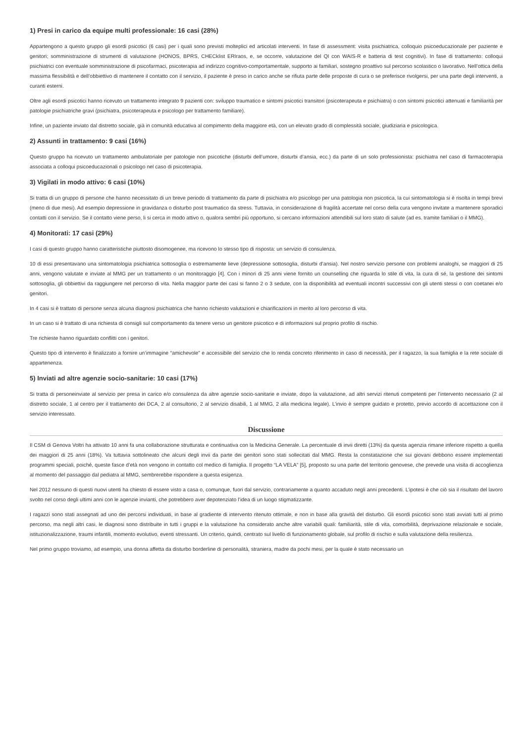1) Presi in carico da equipe multi professionale: 16 casi (28%)
Appartengono a questo gruppo gli esordi psicotici (6 casi) per i quali sono previsti molteplici ed articolati interventi. In fase di assessment: visita psichiatrica, colloquio psicoeducazionale per paziente e genitori; somministrazione di strumenti di valutazione (HONOS, BPRS, CHECklist ERIraos, e, se occorre, valutazione del QI con WAIS-R e batteria di test cognitivi). In fase di trattamento: colloqui psichiatrici con eventuale somministrazione di psicofarmaci, psicoterapia ad indirizzo cognitivo-comportamentale, supporto ai familiari, sostegno proattivo sul percorso scolastico o lavorativo. Nell’ottica della massima flessibilità e dell’obbiettivo di mantenere il contatto con il servizio, il paziente è preso in carico anche se rifiuta parte delle proposte di cura o se preferisce rivolgersi, per una parte degli interventi, a curanti esterni.
Oltre agli esordi psicotici hanno ricevuto un trattamento integrato 9 pazienti con: sviluppo traumatico e sintomi psicotici transitori (psicoterapeuta e psichiatra) o con sintomi psicotici attenuati e familiarità per patologie psichiatriche gravi (psichiatra, psicoterapeuta e psicologo per trattamento familiare).
Infine, un paziente inviato dal distretto sociale, già in comunità educativa al compimento della maggiore età, con un elevato grado di complessità sociale, giudiziaria e psicologica.
2) Assunti in trattamento: 9 casi (16%)
Questo gruppo ha ricevuto un trattamento ambulatoriale per patologie non psicotiche (disturbi dell’umore, disturbi d’ansia, ecc.) da parte di un solo professionista: psichiatra nel caso di farmacoterapia associata a colloqui psicoeducazionali o psicologo nel caso di psicoterapia.
3) Vigilati in modo attivo: 6 casi (10%)
Si tratta di un gruppo di persone che hanno necessitato di un breve periodo di trattamento da parte di psichiatra e/o psicologo per una patologia non psicotica, la cui sintomatologia si è risolta in tempi brevi (meno di due mesi). Ad esempio depressione in gravidanza o disturbo post traumatico da stress. Tuttavia, in considerazione di fragilità accertate nel corso della cura vengono invitate a mantenere sporadici contatti con il servizio. Se il contatto viene perso, li si cerca in modo attivo o, qualora sembri più opportuno, si cercano informazioni attendibili sul loro stato di salute (ad es. tramite familiari o il MMG).
4) Monitorati: 17 casi (29%)
I casi di questo gruppo hanno caratteristiche piuttosto disomogenee, ma ricevono lo stesso tipo di risposta: un servizio di consulenza.
10 di essi presentavano una sintomatologia psichiatrica sottosoglia o estremamente lieve (depressione sottosoglia, disturbi d’ansia). Nel nostro servizio persone con problemi analoghi, se maggiori di 25 anni, vengono valutate e inviate al MMG per un trattamento o un monitoraggio [4]. Con i minori di 25 anni viene fornito un counselling che riguarda lo stile di vita, la cura di sé, la gestione dei sintomi sottosoglia, gli obbiettivi da raggiungere nel percorso di vita. Nella maggior parte dei casi si fanno 2 o 3 sedute, con la disponibilità ad eventuali incontri successivi con gli utenti stessi o con coetanei e/o genitori.
In 4 casi si è trattato di persone senza alcuna diagnosi psichiatrica che hanno richiesto valutazioni e chiarificazioni in merito al loro percorso di vita.
In un caso si è trattato di una richiesta di consigli sul comportamento da tenere verso un genitore psicotico e di informazioni sul proprio profilo di rischio.
Tre richieste hanno riguardato conflitti con i genitori.
Questo tipo di intervento è finalizzato a fornire un’immagine “amichevole” e accessibile del servizio che lo renda concreto riferimento in caso di necessità, per il ragazzo, la sua famiglia e la rete sociale di appartenenza.
5) Inviati ad altre agenzie socio-sanitarie: 10 casi (17%)
Si tratta di personeinviate al servizio per presa in carico e/o consulenza da altre agenzie socio-sanitarie e inviate, dopo la valutazione, ad altri servizi ritenuti competenti per l’intervento necessario (2 al distretto sociale, 1 al centro per il trattamento dei DCA, 2 al consultorio, 2 al servizio disabili, 1 al MMG, 2 alla medicina legale). L’invio è sempre guidato e protetto, previo accordo di accettazione con il servizio interessato.
Discussione
Il CSM di Genova Voltri ha attivato 10 anni fa una collaborazione strutturata e continuativa con la Medicina Generale. La percentuale di invii diretti (13%) da questa agenzia rimane inferiore rispetto a quella dei maggiori di 25 anni (18%). Va tuttavia sottolineato che alcuni degli invii da parte dei genitori sono stati sollecitati dal MMG. Resta la constatazione che sui giovani debbono essere implementati programmi speciali, poiché, queste fasce d’età non vengono in contatto col medico di famiglia. Il progetto “LA VELA” [5], proposto su una parte del territorio genovese, che prevede una visita di accoglienza al momento del passaggio dal pediatra al MMG, sembrerebbe rispondere a questa esigenza.
Nel 2012 nessuno di questi nuovi utenti ha chiesto di essere visto a casa o, comunque, fuori dal servizio, contrariamente a quanto accaduto negli anni precedenti. L’ipotesi è che ciò sia il risultato del lavoro svolto nel corso degli ultimi anni con le agenzie invianti, che potrebbero aver depotenziato l’idea di un luogo stigmatizzante.
I ragazzi sono stati assegnati ad uno dei percorsi individuati, in base al gradiente di intervento ritenuto ottimale, e non in base alla gravità del disturbo. Gli esordi psicotici sono stati avviati tutti al primo percorso, ma negli altri casi, le diagnosi sono distribuite in tutti i gruppi e la valutazione ha considerato anche altre variabili quali: familiarità, stile di vita, comorbilità, deprivazione relazionale e sociale, istituzionalizzazione, traumi infantili, momento evolutivo, eventi stressanti. Un criterio, quindi, centrato sul livello di funzionamento globale, sul profilo di rischio e sulla valutazione della resilienza.
Nel primo gruppo troviamo, ad esempio, una donna affetta da disturbo borderline di personalità, straniera, madre da pochi mesi, per la quale è stato necessario un